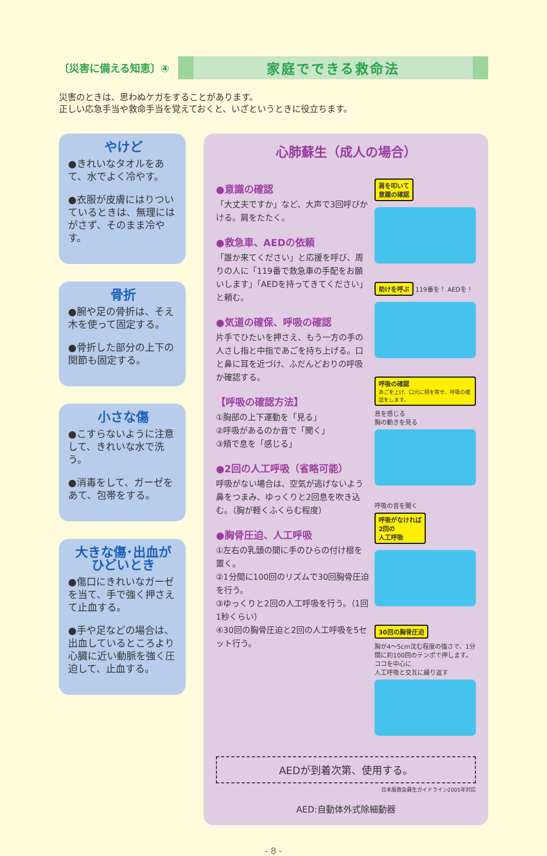〔災害に備える知恵〕④
家庭でできる救命法
災害のときは、思わぬケガをすることがあります。
正しい応急手当や救命手当を覚えておくと、いざというときに役立ちます。
やけど
●きれいなタオルをあて、水でよく冷やす。
●衣服が皮膚にはりついているときは、無理にはがさず、そのまま冷やす。
骨折
●腕や足の骨折は、そえ木を使って固定する。
●骨折した部分の上下の関節も固定する。
小さな傷
●こすらないように注意して、きれいな水で洗う。
●消毒をして、ガーゼをあて、包帯をする。
大きな傷･出血が
ひどいとき
●傷口にきれいなガーゼを当て、手で強く押さえて止血する。
●手や足などの場合は、出血しているところより心臓に近い動脈を強く圧迫して、止血する。
心肺蘇生（成人の場合）
●意識の確認
「大丈夫ですか」など、大声で3回呼びかける。肩をたたく。
●救急車、AEDの依頼
「誰か来てください」と応援を呼び、周りの人に「119番で救急車の手配をお願いします」「AEDを持ってきてください」と頼む。
●気道の確保、呼吸の確認
片手でひたいを押さえ、もう一方の手の人さし指と中指であごを持ち上げる。口と鼻に耳を近づけ、ふだんどおりの呼吸か確認する。
【呼吸の確認方法】
①胸部の上下運動を「見る」
②呼吸があるのか音で「聞く」
③頬で息を「感じる」
●2回の人工呼吸（省略可能）
呼吸がない場合は、空気が逃げないよう鼻をつまみ、ゆっくりと2回息を吹き込む。（胸が軽くふくらむ程度）
●胸骨圧迫、人工呼吸
①左右の乳頭の間に手のひらの付け根を置く。
②1分間に100回のリズムで30回胸骨圧迫を行う。
③ゆっくりと2回の人工呼吸を行う。（1回1秒くらい）
④30回の胸骨圧迫と2回の人工呼吸を5セット行う。
肩を叩いて
意識の確認
助けを呼ぶ
119番を！ AEDを！
呼吸の確認
あごを上げ、口元に頬を寄せ、呼吸の確認をします。
息を感じる
胸の動きを見る
呼吸の音を聞く
呼吸がなければ
2回の
人工呼吸
30回の胸骨圧迫
胸が4～5cm沈む程度の強さで、1分間に約100回のテンポで押します。
ココを中心に
人工呼吸と交互に繰り返す
AEDが到着次第、使用する。
日本版救急蘇生ガイドライン2005年対応
AED:自動体外式除細動器
- 8 -